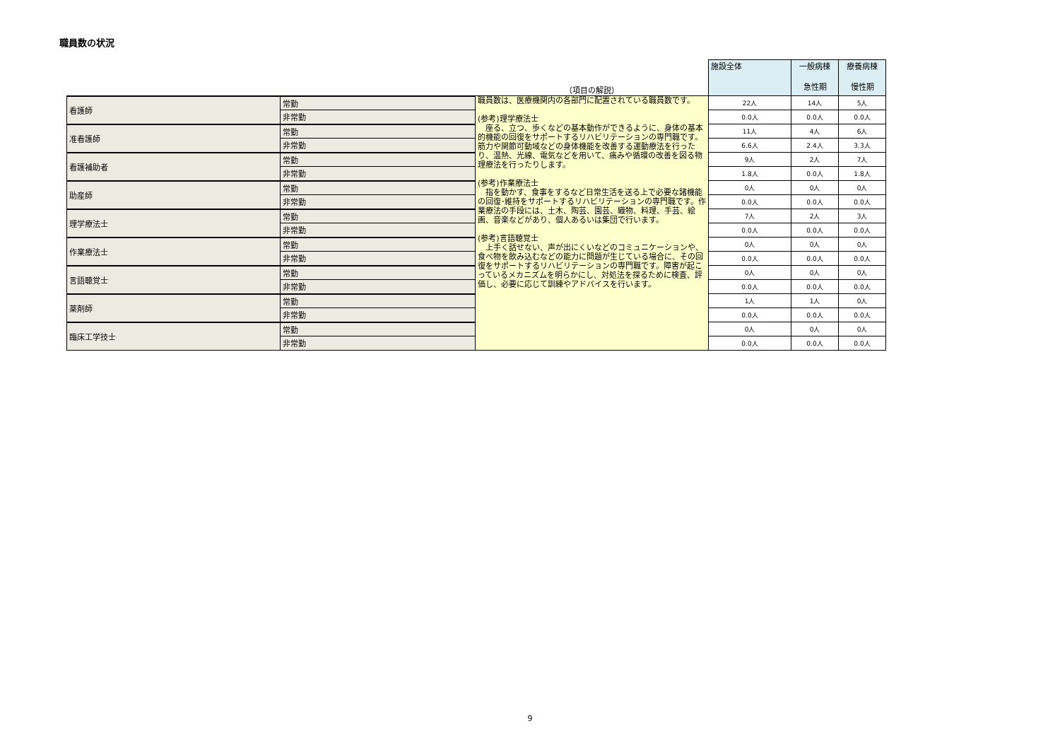職員数の状況
| | | （項目の解説） | 施設全体 | 一般病棟 急性期 | 療養病棟 慢性期 |
| 看護師 | 常勤 | 職員数は、医療機関内の各部門に配置されている職員数です。 (参考)理学療法士 座る、立つ、歩くなどの基本動作ができるように、身体の基本的機能の回復をサポートするリハビリテーションの専門職です。筋力や関節可動域などの身体機能を改善する運動療法を行ったり、温熱、光線、電気などを用いて、痛みや循環の改善を図る物理療法を行ったりします。 (参考)作業療法士 指を動かす、食事をするなど日常生活を送る上で必要な諸機能の回復･維持をサポートするリハビリテーションの専門職です。作業療法の手段には、土木、陶芸、園芸、織物、料理、手芸、絵画、音楽などがあり、個人あるいは集団で行います。 (参考)言語聴覚士 上手く話せない、声が出にくいなどのコミュニケーションや、食べ物を飲み込むなどの能力に問題が生じている場合に、その回復をサポートするリハビリテーションの専門職です。障害が起こっているメカニズムを明らかにし、対処法を探るために検査、評価し、必要に応じて訓練やアドバイスを行います。 | 22人 | 14人 | 5人 |
| | 非常勤 | | 0.0人 | 0.0人 | 0.0人 |
| 准看護師 | 常勤 | | 11人 | 4人 | 6人 |
| | 非常勤 | | 6.6人 | 2.4人 | 3.3人 |
| 看護補助者 | 常勤 | | 9人 | 2人 | 7人 |
| | 非常勤 | | 1.8人 | 0.0人 | 1.8人 |
| 助産師 | 常勤 | | 0人 | 0人 | 0人 |
| | 非常勤 | | 0.0人 | 0.0人 | 0.0人 |
| 理学療法士 | 常勤 | | 7人 | 2人 | 3人 |
| | 非常勤 | | 0.0人 | 0.0人 | 0.0人 |
| 作業療法士 | 常勤 | | 0人 | 0人 | 0人 |
| | 非常勤 | | 0.0人 | 0.0人 | 0.0人 |
| 言語聴覚士 | 常勤 | | 0人 | 0人 | 0人 |
| | 非常勤 | | 0.0人 | 0.0人 | 0.0人 |
| 薬剤師 | 常勤 | | 1人 | 1人 | 0人 |
| | 非常勤 | | 0.0人 | 0.0人 | 0.0人 |
| 臨床工学技士 | 常勤 | | 0人 | 0人 | 0人 |
| | 非常勤 | | 0.0人 | 0.0人 | 0.0人 |
9